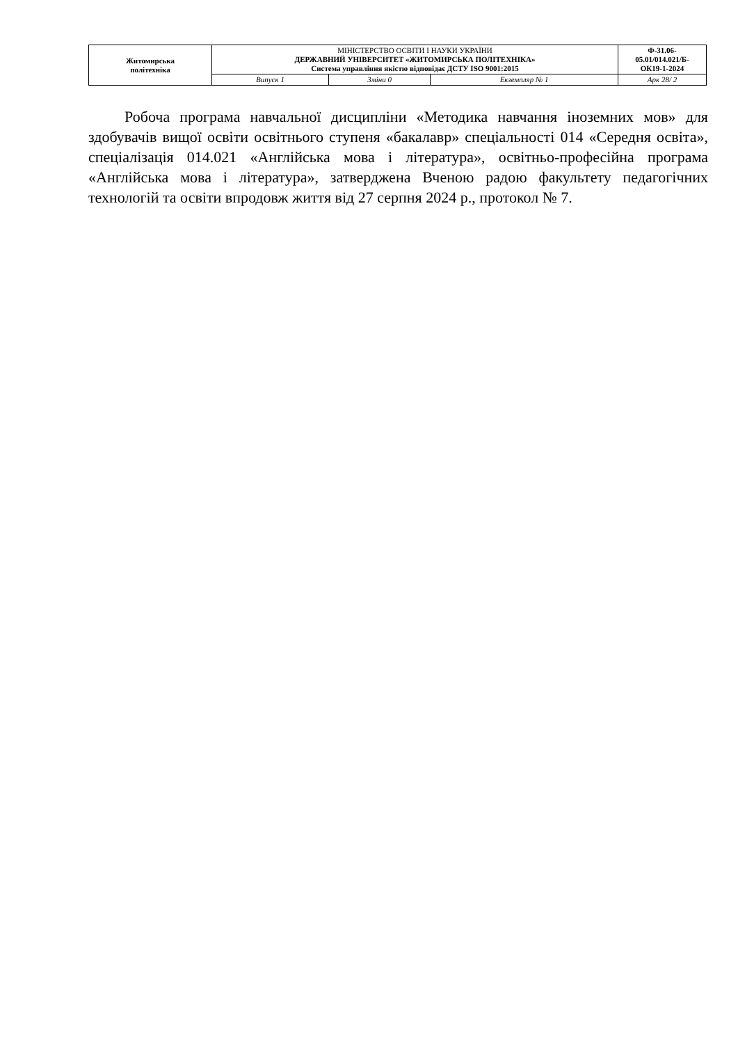| Житомирська політехніка | МІНІСТЕРСТВО ОСВІТИ І НАУКИ УКРАЇНИ ДЕРЖАВНИЙ УНІВЕРСИТЕТ «ЖИТОМИРСЬКА ПОЛІТЕХНІКА» Система управління якістю відповідає ДСТУ ISO 9001:2015 | | | Ф-31.06- 05.01/014.021/Б- ОК19-1-2024 |
| | Випуск 1 | Зміни 0 | Екземпляр № 1 | Арк 28/ 2 |
Робоча програма навчальної дисципліни «Методика навчання іноземних мов» для здобувачів вищої освіти освітнього ступеня «бакалавр» спеціальності 014 «Середня освіта», спеціалізація 014.021 «Англійська мова і література», освітньо-професійна програма «Англійська мова і література», затверджена Вченою радою факультету педагогічних технологій та освіти впродовж життя від 27 серпня 2024 р., протокол № 7.